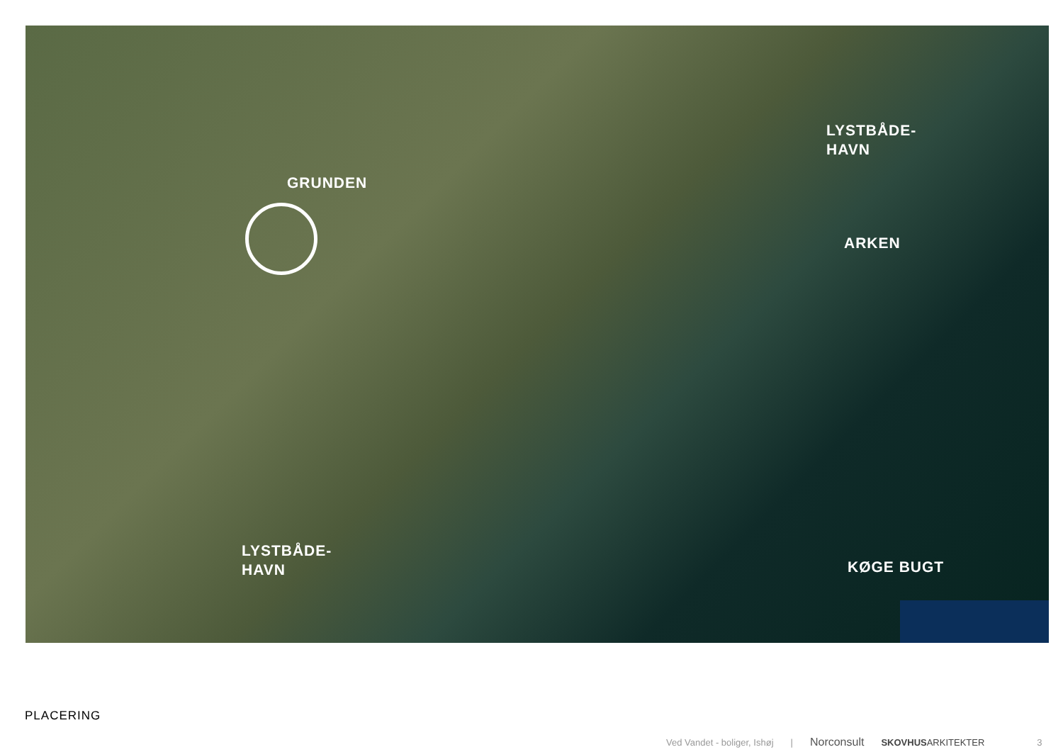GRUNDEN
LYSTBÅDE-
HAVN
ARKEN
LYSTBÅDE-
HAVN
KØGE BUGT
PLACERING
Ved Vandet - boliger, Ishøj | Norconsult SKOVHUSARKITEKTER 3